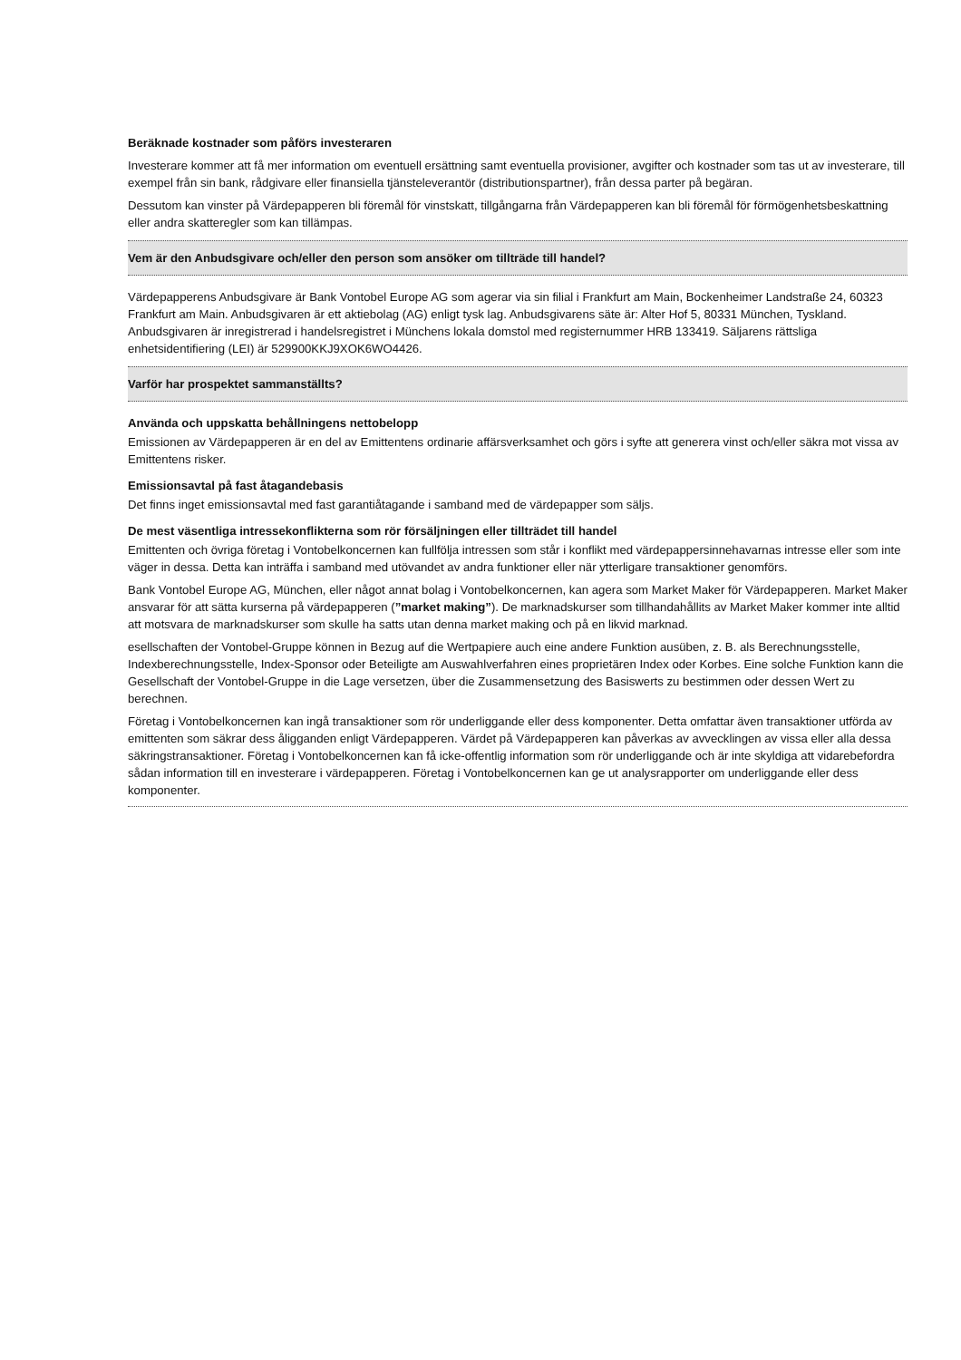Beräknade kostnader som påförs investeraren
Investerare kommer att få mer information om eventuell ersättning samt eventuella provisioner, avgifter och kostnader som tas ut av investerare, till exempel från sin bank, rådgivare eller finansiella tjänsteleverantör (distributionspartner), från dessa parter på begäran.
Dessutom kan vinster på Värdepapperen bli föremål för vinstskatt, tillgångarna från Värdepapperen kan bli föremål för förmögenhetsbeskattning eller andra skatteregler som kan tillämpas.
Vem är den Anbudsgivare och/eller den person som ansöker om tillträde till handel?
Värdepapperens Anbudsgivare är Bank Vontobel Europe AG som agerar via sin filial i Frankfurt am Main, Bockenheimer Landstraße 24, 60323 Frankfurt am Main. Anbudsgivaren är ett aktiebolag (AG) enligt tysk lag. Anbudsgivarens säte är: Alter Hof 5, 80331 München, Tyskland. Anbudsgivaren är inregistrerad i handelsregistret i Münchens lokala domstol med registernummer HRB 133419. Säljarens rättsliga enhetsidentifiering (LEI) är 529900KKJ9XOK6WO4426.
Varför har prospektet sammanställts?
Använda och uppskatta behållningens nettobelopp
Emissionen av Värdepapperen är en del av Emittentens ordinarie affärsverksamhet och görs i syfte att generera vinst och/eller säkra mot vissa av Emittentens risker.
Emissionsavtal på fast åtagandebasis
Det finns inget emissionsavtal med fast garantiåtagande i samband med de värdepapper som säljs.
De mest väsentliga intressekonflikterna som rör försäljningen eller tillträdet till handel
Emittenten och övriga företag i Vontobelkoncernen kan fullfölja intressen som står i konflikt med värdepappersinnehavarnas intresse eller som inte väger in dessa. Detta kan inträffa i samband med utövandet av andra funktioner eller när ytterligare transaktioner genomförs.
Bank Vontobel Europe AG, München, eller något annat bolag i Vontobelkoncernen, kan agera som Market Maker för Värdepapperen. Market Maker ansvarar för att sätta kurserna på värdepapperen (”market making”). De marknadskurser som tillhandahållits av Market Maker kommer inte alltid att motsvara de marknadskurser som skulle ha satts utan denna market making och på en likvid marknad.
esellschaften der Vontobel-Gruppe können in Bezug auf die Wertpapiere auch eine andere Funktion ausüben, z. B. als Berechnungsstelle, Indexberechnungsstelle, Index-Sponsor oder Beteiligte am Auswahlverfahren eines proprietären Index oder Korbes. Eine solche Funktion kann die Gesellschaft der Vontobel-Gruppe in die Lage versetzen, über die Zusammensetzung des Basiswerts zu bestimmen oder dessen Wert zu berechnen.
Företag i Vontobelkoncernen kan ingå transaktioner som rör underliggande eller dess komponenter. Detta omfattar även transaktioner utförda av emittenten som säkrar dess åligganden enligt Värdepapperen. Värdet på Värdepapperen kan påverkas av avvecklingen av vissa eller alla dessa säkringstransaktioner. Företag i Vontobelkoncernen kan få icke-offentlig information som rör underliggande och är inte skyldiga att vidarebefordra sådan information till en investerare i värdepapperen. Företag i Vontobelkoncernen kan ge ut analysrapporter om underliggande eller dess komponenter.